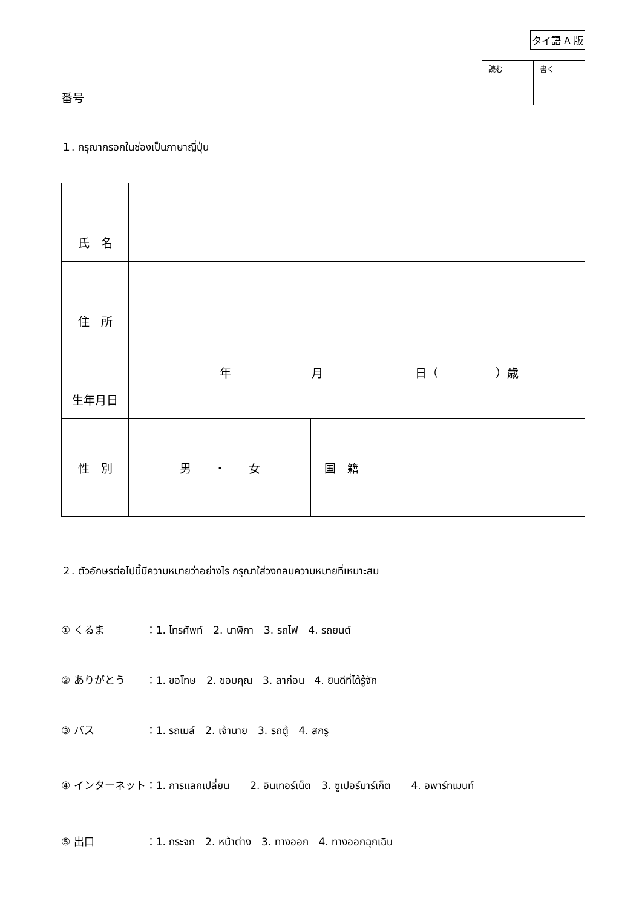タイ語 A 版
番号
| 読む | 書く |
１. กรุณากรอกในช่องเป็นภาษาญี่ปุ่น
| 氏 名 | | | |
| 住 所 | | | |
| 生年月日 | 年 月 日（ ）歳 | | |
| 性 別 | 男 ・ 女 | 国 籍 | |
２. ตัวอักษรต่อไปนี้มีความหมายว่าอย่างไร กรุณาใส่วงกลมความหมายที่เหมาะสม
① くるま　　　　：1. โทรศัพท์　2. นาฬิกา　3. รถไฟ　4. รถยนต์
② ありがとう　　：1. ขอโทษ　2. ขอบคุณ　3. ลาก่อน　4. ยินดีที่ได้รู้จัก
③ バス　　　　　：1. รถเมล์　2. เจ้านาย　3. รถตู้　4. สกรู
④ インターネット：1. การแลกเปลี่ยน　　2. อินเทอร์เน็ต　3. ซูเปอร์มาร์เก็ต　　4. อพาร์ทเมนท์
⑤ 出口　　　　　：1. กระจก　2. หน้าต่าง　3. ทางออก　4. ทางออกฉุกเฉิน